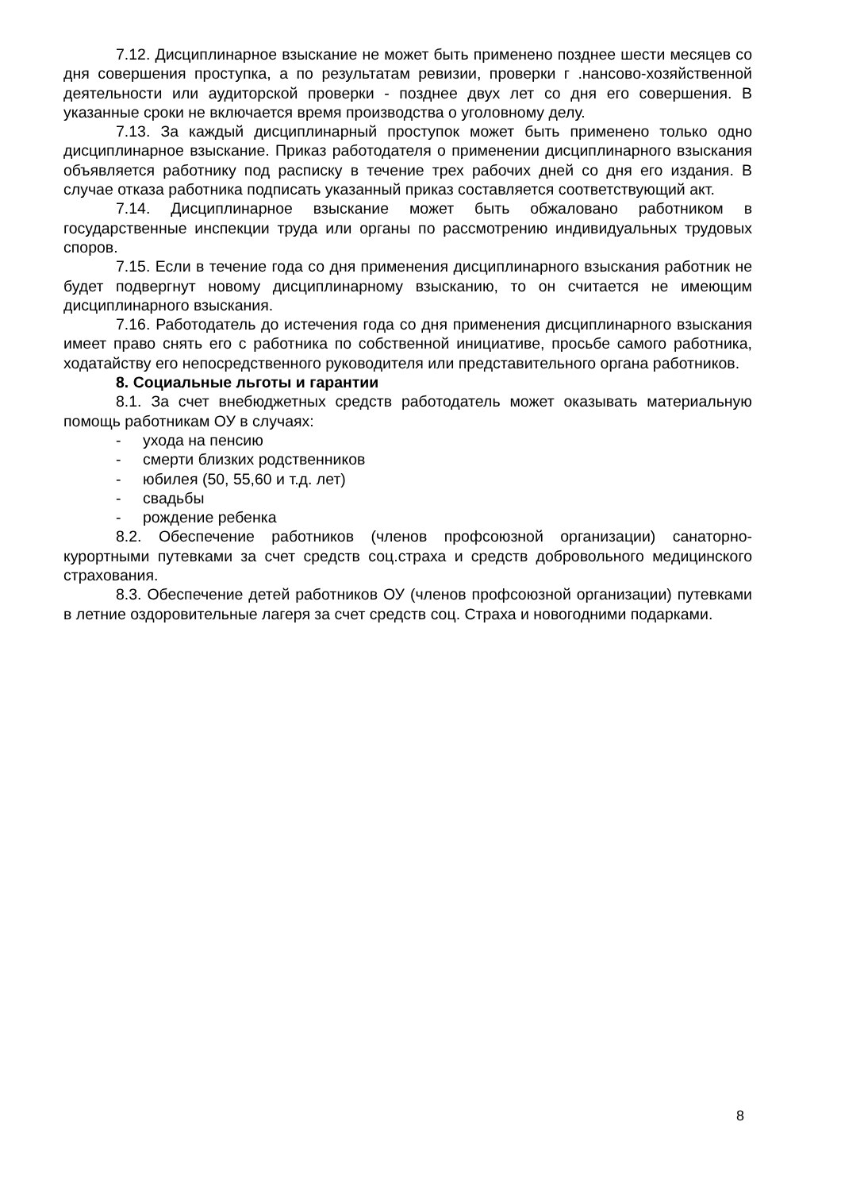7.12. Дисциплинарное взыскание не может быть применено позднее шести месяцев со дня совершения проступка, а по результатам ревизии, проверки г .нансово-хозяйственной деятельности или аудиторской проверки - позднее двух лет со дня его совершения. В указанные сроки не включается время производства о уголовному делу.
7.13. За каждый дисциплинарный проступок может быть применено только одно дисциплинарное взыскание. Приказ работодателя о применении дисциплинарного взыскания объявляется работнику под расписку в течение трех рабочих дней со дня его издания. В случае отказа работника подписать указанный приказ составляется соответствующий акт.
7.14. Дисциплинарное взыскание может быть обжаловано работником в государственные инспекции труда или органы по рассмотрению индивидуальных трудовых споров.
7.15. Если в течение года со дня применения дисциплинарного взыскания работник не будет подвергнут новому дисциплинарному взысканию, то он считается не имеющим дисциплинарного взыскания.
7.16. Работодатель до истечения года со дня применения дисциплинарного взыскания имеет право снять его с работника по собственной инициативе, просьбе самого работника, ходатайству его непосредственного руководителя или представительного органа работников.
8. Социальные льготы и гарантии
8.1. За счет внебюджетных средств работодатель может оказывать материальную помощь работникам ОУ в случаях:
- ухода на пенсию
- смерти близких родственников
- юбилея (50, 55,60 и т.д. лет)
- свадьбы
- рождение ребенка
8.2. Обеспечение работников (членов профсоюзной организации) санаторно-курортными путевками за счет средств соц.страха и средств добровольного медицинского страхования.
8.3. Обеспечение детей работников ОУ (членов профсоюзной организации) путевками в летние оздоровительные лагеря за счет средств соц. Страха и новогодними подарками.
8